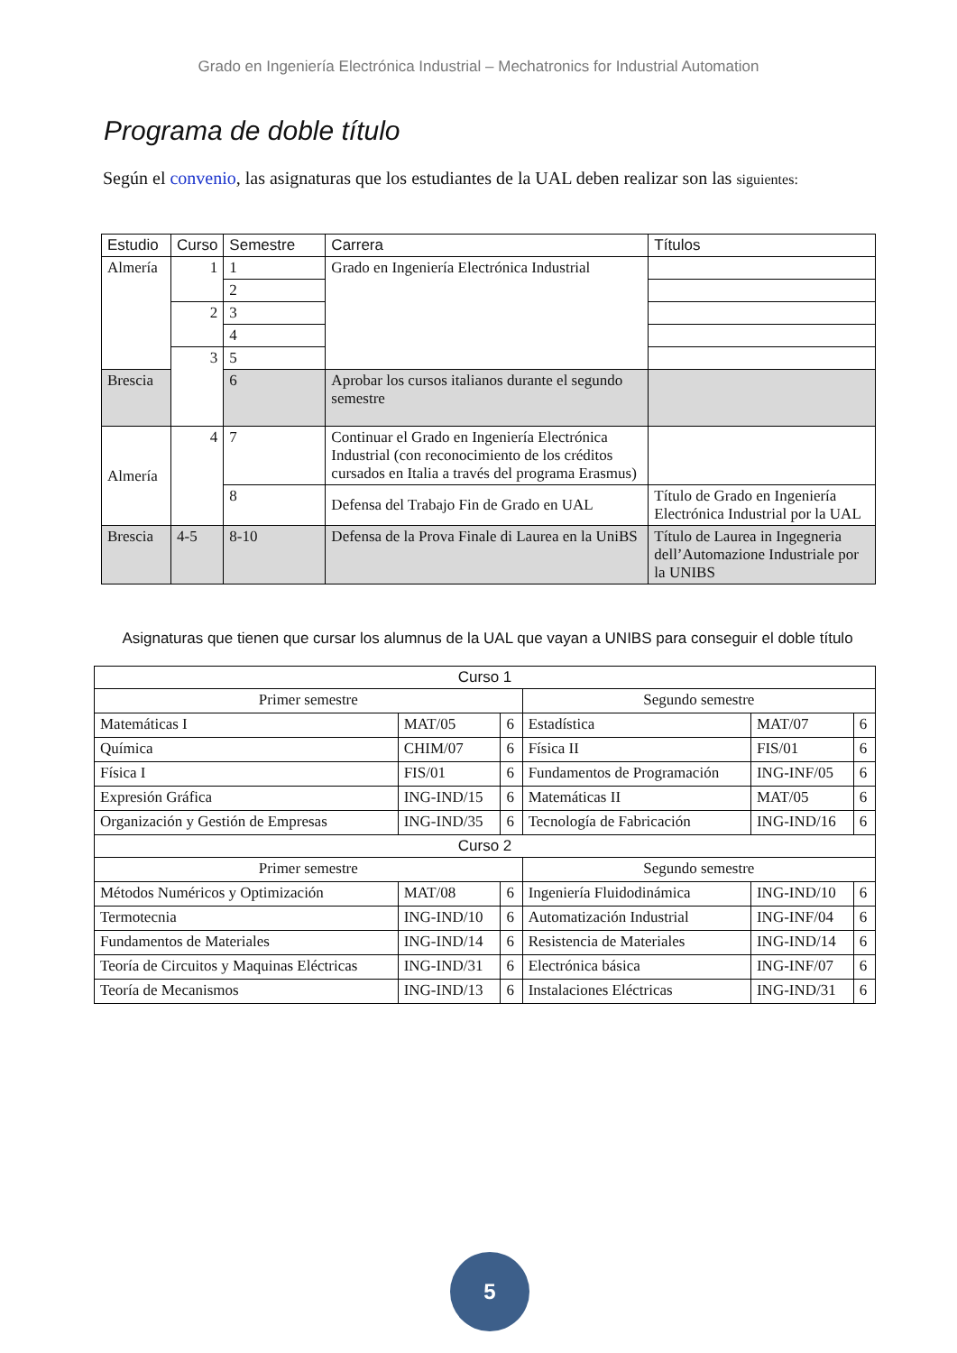Grado en Ingeniería Electrónica Industrial – Mechatronics for Industrial Automation
Programa de doble título
Según el convenio, las asignaturas que los estudiantes de la UAL deben realizar son las siguientes:
| Estudio | Curso | Semestre | Carrera | Títulos |
| --- | --- | --- | --- | --- |
| Almería | 1 | 1 | Grado en Ingeniería Electrónica Industrial | |
| | | 2 | | |
| | 2 | 3 | | |
| | | 4 | | |
| | 3 | 5 | | |
| Brescia | | 6 | Aprobar los cursos italianos durante el segundo semestre | |
| Almería | 4 | 7 | Continuar el Grado en Ingeniería Electrónica Industrial (con reconocimiento de los créditos cursados en Italia a través del programa Erasmus) | |
| | | 8 | Defensa del Trabajo Fin de Grado en UAL | Título de Grado en Ingeniería Electrónica Industrial por la UAL |
| Brescia | 4-5 | 8-10 | Defensa de la Prova Finale di Laurea en la UniBS | Título de Laurea in Ingegneria dell’Automazione Industriale por la UNIBS |
Asignaturas que tienen que cursar los alumnus de la UAL que vayan a UNIBS para conseguir el doble título
| Curso 1 | | | | | |
| --- | --- | --- | --- | --- | --- |
| Primer semestre | | | Segundo semestre | | |
| Matemáticas I | MAT/05 | 6 | Estadística | MAT/07 | 6 |
| Química | CHIM/07 | 6 | Física II | FIS/01 | 6 |
| Física I | FIS/01 | 6 | Fundamentos de Programación | ING-INF/05 | 6 |
| Expresión Gráfica | ING-IND/15 | 6 | Matemáticas II | MAT/05 | 6 |
| Organización y Gestión de Empresas | ING-IND/35 | 6 | Tecnología de Fabricación | ING-IND/16 | 6 |
| Curso 2 | | | | | |
| Primer semestre | | | Segundo semestre | | |
| Métodos Numéricos y Optimización | MAT/08 | 6 | Ingeniería Fluidodinámica | ING-IND/10 | 6 |
| Termotecnia | ING-IND/10 | 6 | Automatización Industrial | ING-INF/04 | 6 |
| Fundamentos de Materiales | ING-IND/14 | 6 | Resistencia de Materiales | ING-IND/14 | 6 |
| Teoría de Circuitos y Maquinas Eléctricas | ING-IND/31 | 6 | Electrónica básica | ING-INF/07 | 6 |
| Teoría de Mecanismos | ING-IND/13 | 6 | Instalaciones Eléctricas | ING-IND/31 | 6 |
5